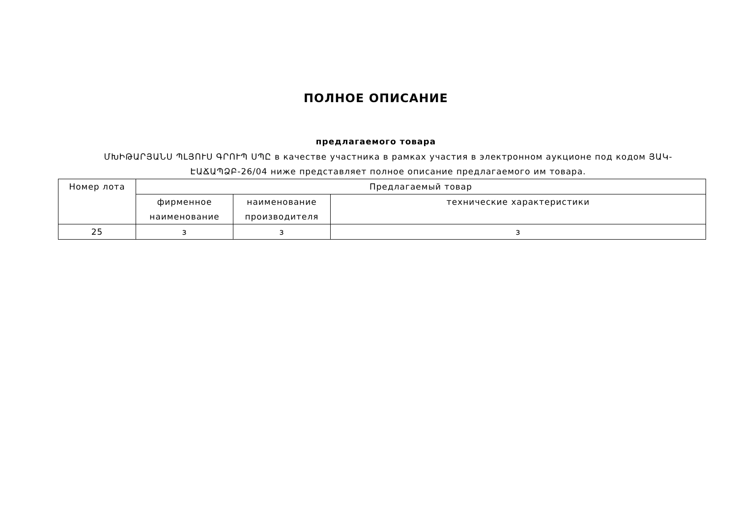ПОЛНОЕ ОПИСАНИЕ
предлагаемого товара
ՄԽԻԹԱՐՅԱՆՍ ՊԼՅՈՒՍ ԳՐՈՒՊ ՍՊԸ в качестве участника в рамках участия в электронном аукционе под кодом ՅԱԿ-ԷԱՃԱՊՁԲ-26/04 ниже представляет полное описание предлагаемого им товара.
| Номер лота | Предлагаемый товар | | |
| --- | --- | --- | --- |
| | фирменное наименование | наименование производителя | технические характеристики |
| 25 | з | з | з |